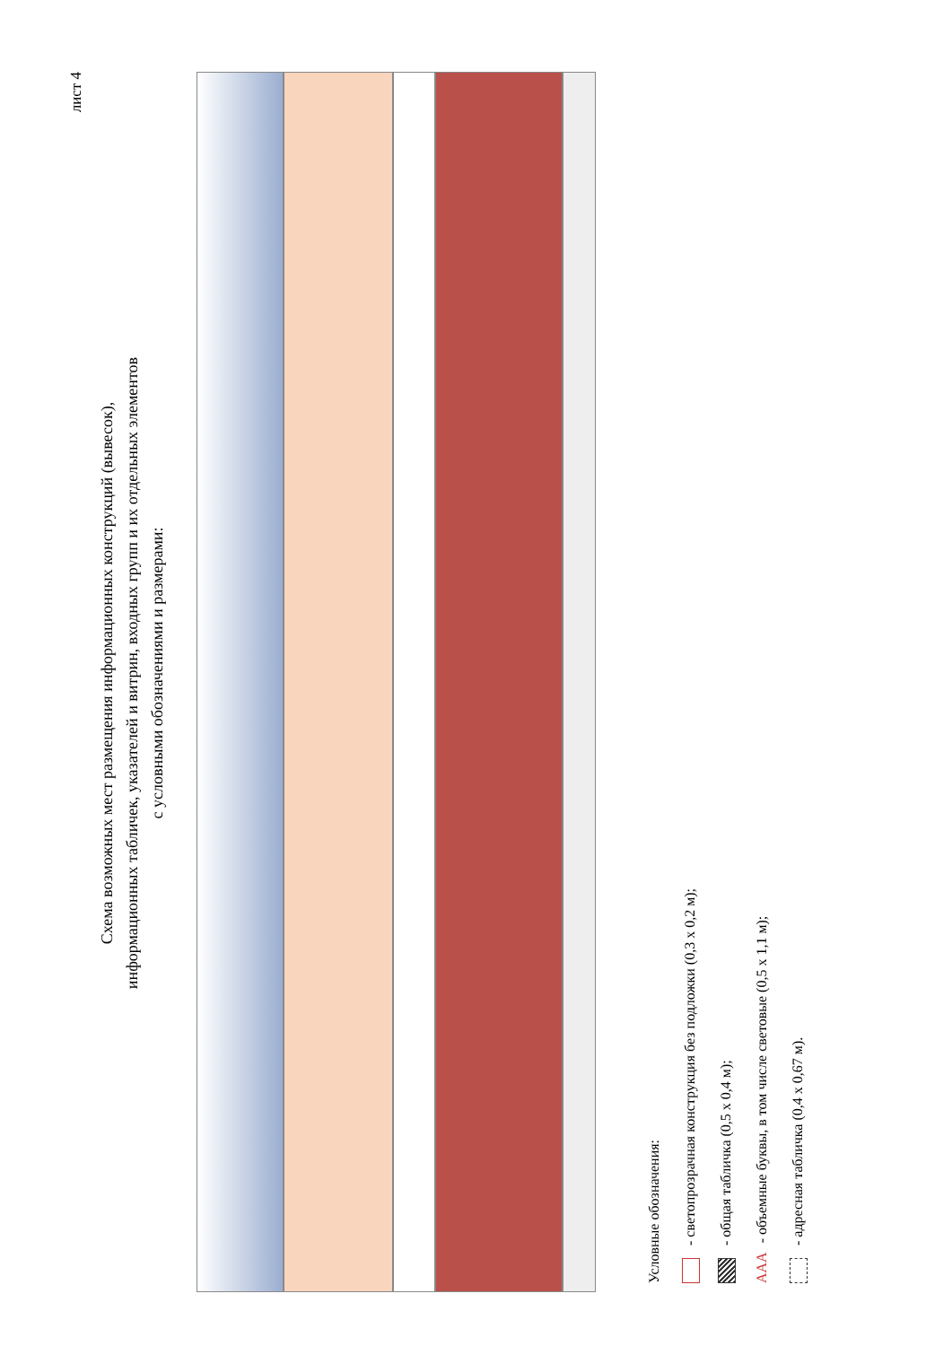лист 4
Схема возможных мест размещения информационных конструкций (вывесок),
информационных табличек, указателей и витрин, входных групп и их отдельных элементов
с условными обозначениями и размерами:
Условные обозначения:
- светопрозрачная конструкция без подложки (0,3 х 0,2 м);
- общая табличка (0,5 х 0,4 м);
ААА - объемные буквы, в том числе световые (0,5 х 1,1 м);
- адресная табличка (0,4 х 0,67 м).